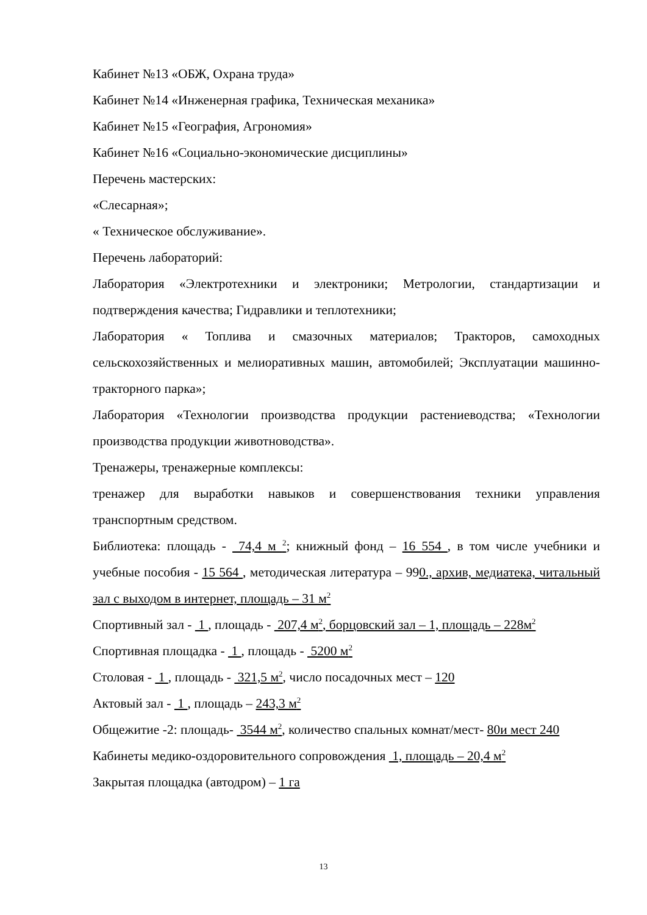Кабинет №13 «ОБЖ, Охрана труда»
Кабинет №14 «Инженерная графика, Техническая механика»
Кабинет №15 «География, Агрономия»
Кабинет №16 «Социально-экономические дисциплины»
Перечень мастерских:
«Слесарная»;
« Техническое обслуживание».
Перечень лабораторий:
Лаборатория «Электротехники и электроники; Метрологии, стандартизации и подтверждения качества; Гидравлики и теплотехники;
Лаборатория « Топлива и смазочных материалов; Тракторов, самоходных сельскохозяйственных и мелиоративных машин, автомобилей; Эксплуатации машинно-тракторного парка»;
Лаборатория «Технологии производства продукции растениеводства; «Технологии производства продукции животноводства».
Тренажеры, тренажерные комплексы:
тренажер для выработки навыков и совершенствования техники управления транспортным средством.
Библиотека: площадь - 74,4 м <sup>2</sup>; книжный фонд – 16 554 , в том числе учебники и учебные пособия - 15 564 , методическая литература – 990., архив, медиатека, читальный зал с выходом в интернет, площадь – 31 м<sup>2</sup>
Спортивный зал - 1 , площадь - 207,4 м<sup>2</sup>, борцовский зал – 1, площадь – 228м<sup>2</sup>
Спортивная площадка - 1 , площадь - 5200 м<sup>2</sup>
Столовая - 1 , площадь - 321,5 м<sup>2</sup>, число посадочных мест – 120
Актовый зал - 1 , площадь – 243,3 м<sup>2</sup>
Общежитие -2: площадь- 3544 м<sup>2</sup>, количество спальных комнат/мест- 80и мест 240
Кабинеты медико-оздоровительного сопровождения 1, площадь – 20,4 м<sup>2</sup>
Закрытая площадка (автодром) – 1 га
13